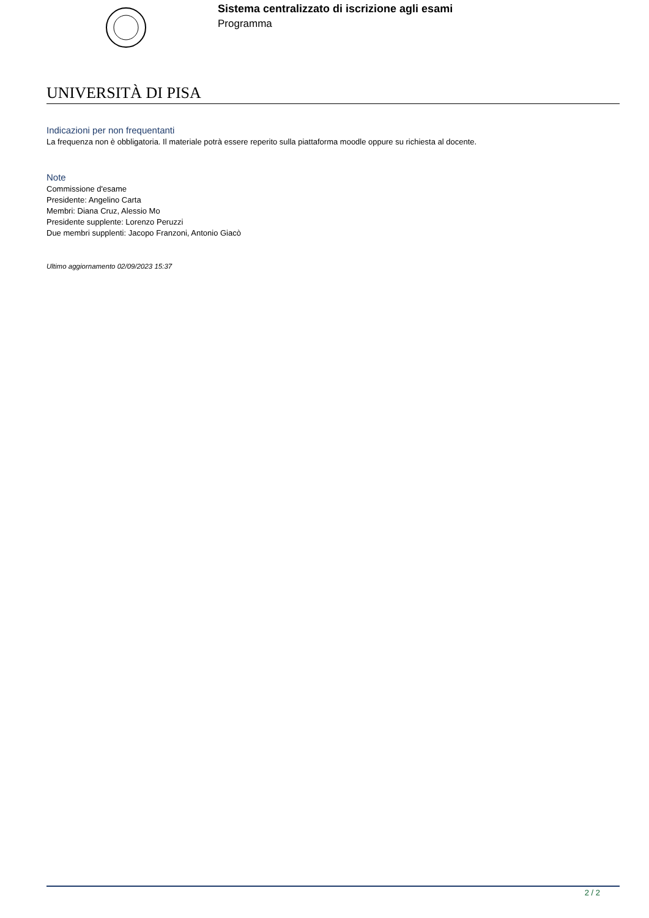Sistema centralizzato di iscrizione agli esami
Programma
UNIVERSITÀ DI PISA
Indicazioni per non frequentanti
La frequenza non è obbligatoria. Il materiale potrà essere reperito sulla piattaforma moodle oppure su richiesta al docente.
Note
Commissione d'esame
Presidente: Angelino Carta
Membri: Diana Cruz, Alessio Mo
Presidente supplente: Lorenzo Peruzzi
Due membri supplenti: Jacopo Franzoni, Antonio Giacò
Ultimo aggiornamento 02/09/2023 15:37
2 / 2